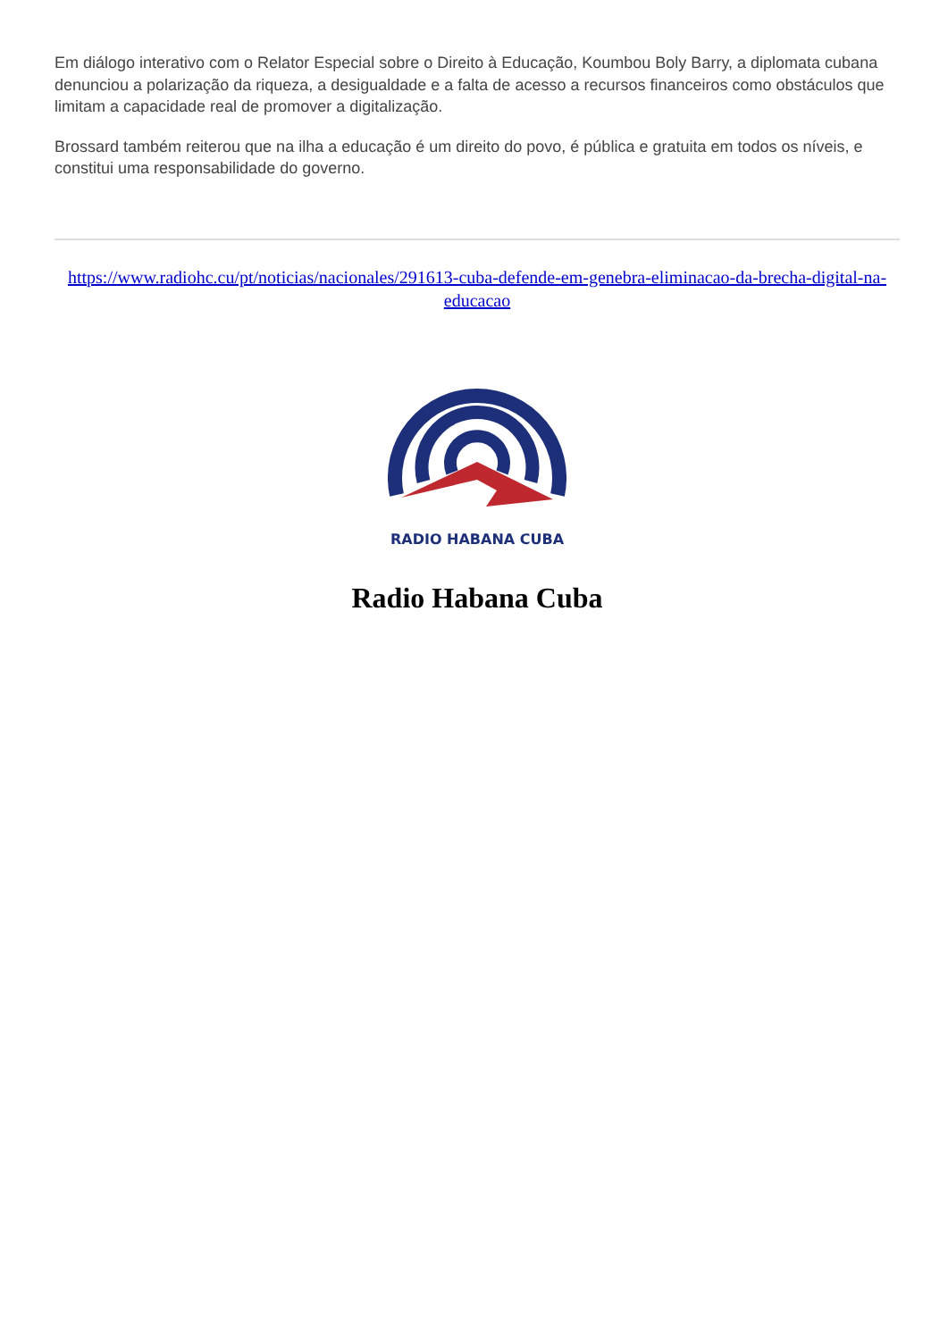Em diálogo interativo com o Relator Especial sobre o Direito à Educação, Koumbou Boly Barry, a diplomata cubana denunciou a polarização da riqueza, a desigualdade e a falta de acesso a recursos financeiros como obstáculos que limitam a capacidade real de promover a digitalização.
Brossard também reiterou que na ilha a educação é um direito do povo, é pública e gratuita em todos os níveis, e constitui uma responsabilidade do governo.
https://www.radiohc.cu/pt/noticias/nacionales/291613-cuba-defende-em-genebra-eliminacao-da-brecha-digital-na-educacao
RADIO HABANA CUBA
Radio Habana Cuba